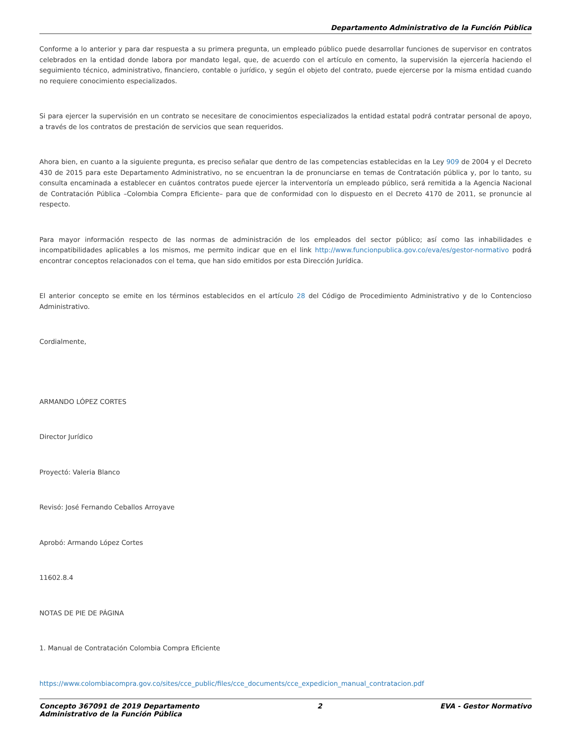Departamento Administrativo de la Función Pública
Conforme a lo anterior y para dar respuesta a su primera pregunta, un empleado público puede desarrollar funciones de supervisor en contratos celebrados en la entidad donde labora por mandato legal, que, de acuerdo con el artículo en comento, la supervisión la ejercería haciendo el seguimiento técnico, administrativo, financiero, contable o jurídico, y según el objeto del contrato, puede ejercerse por la misma entidad cuando no requiere conocimiento especializados.
Si para ejercer la supervisión en un contrato se necesitare de conocimientos especializados la entidad estatal podrá contratar personal de apoyo, a través de los contratos de prestación de servicios que sean requeridos.
Ahora bien, en cuanto a la siguiente pregunta, es preciso señalar que dentro de las competencias establecidas en la Ley 909 de 2004 y el Decreto 430 de 2015 para este Departamento Administrativo, no se encuentran la de pronunciarse en temas de Contratación pública y, por lo tanto, su consulta encaminada a establecer en cuántos contratos puede ejercer la interventoría un empleado público, será remitida a la Agencia Nacional de Contratación Pública –Colombia Compra Eficiente– para que de conformidad con lo dispuesto en el Decreto 4170 de 2011, se pronuncie al respecto.
Para mayor información respecto de las normas de administración de los empleados del sector público; así como las inhabilidades e incompatibilidades aplicables a los mismos, me permito indicar que en el link http://www.funcionpublica.gov.co/eva/es/gestor-normativo podrá encontrar conceptos relacionados con el tema, que han sido emitidos por esta Dirección Jurídica.
El anterior concepto se emite en los términos establecidos en el artículo 28 del Código de Procedimiento Administrativo y de lo Contencioso Administrativo.
Cordialmente,
ARMANDO LÓPEZ CORTES
Director Jurídico
Proyectó: Valeria Blanco
Revisó: José Fernando Ceballos Arroyave
Aprobó: Armando López Cortes
11602.8.4
NOTAS DE PIE DE PÁGINA
1. Manual de Contratación Colombia Compra Eficiente
https://www.colombiacompra.gov.co/sites/cce_public/files/cce_documents/cce_expedicion_manual_contratacion.pdf
Concepto 367091 de 2019 Departamento
Administrativo de la Función Pública 2 EVA - Gestor Normativo